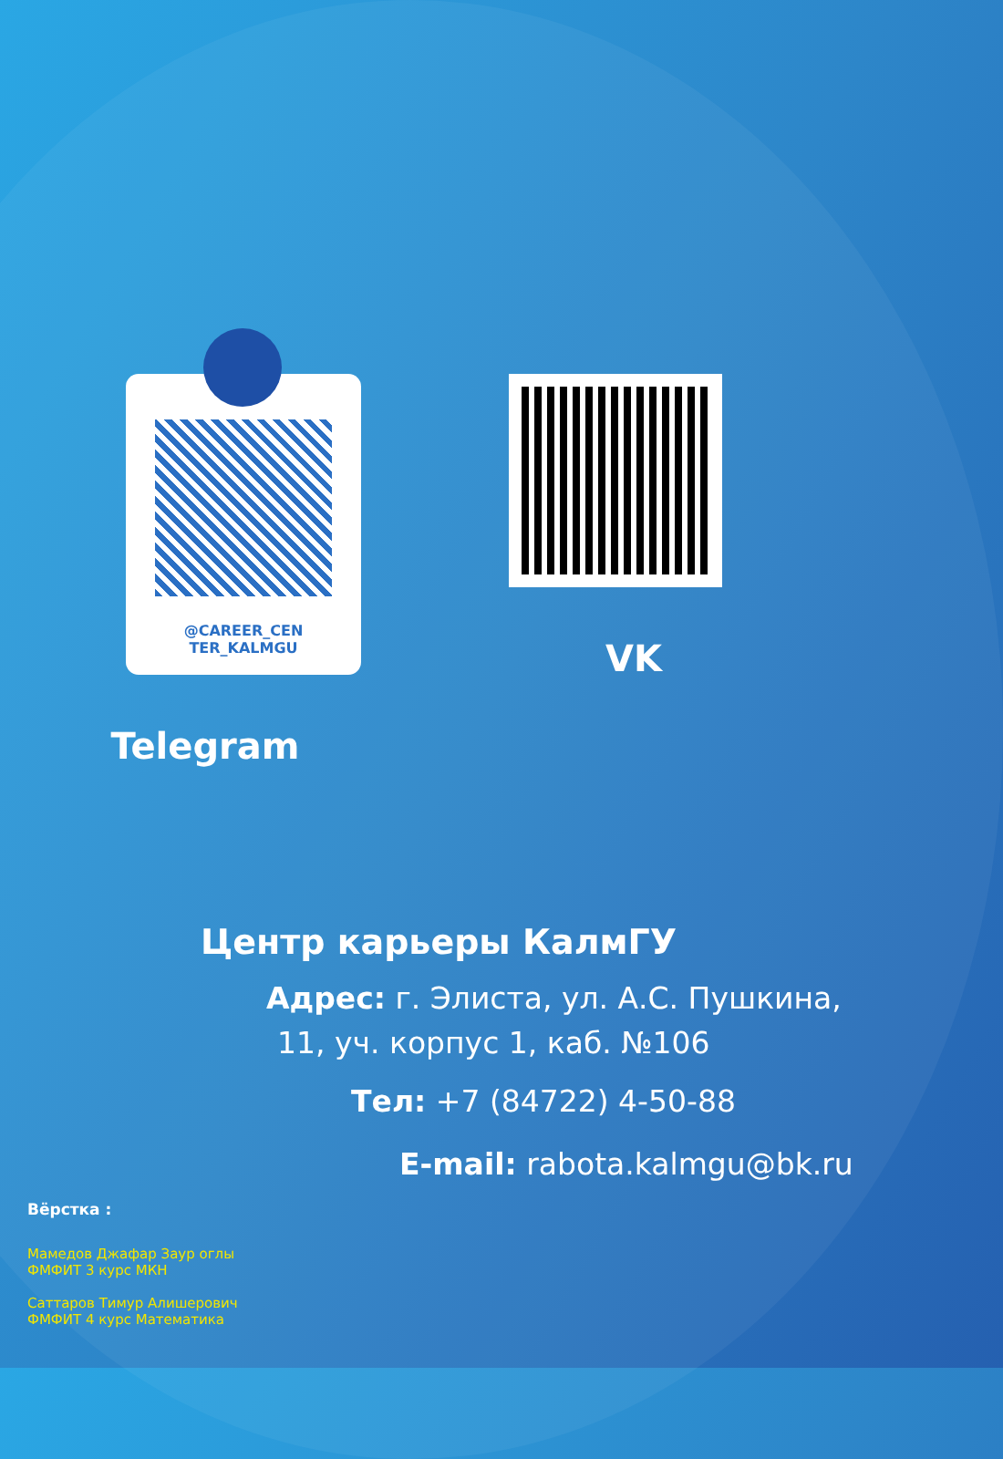@CAREER_CEN
TER_KALMGU
Telegram
VK
Центр карьеры КалмГУ
Адрес: г. Элиста, ул. А.С. Пушкина,
11, уч. корпус 1, каб. №106
Тел: +7 (84722) 4-50-88
E-mail: rabota.kalmgu@bk.ru
Вёрстка :
Мамедов Джафар Заур оглы
ФМФИТ 3 курс МКН
Саттаров Тимур Алишерович
ФМФИТ 4 курс Математика